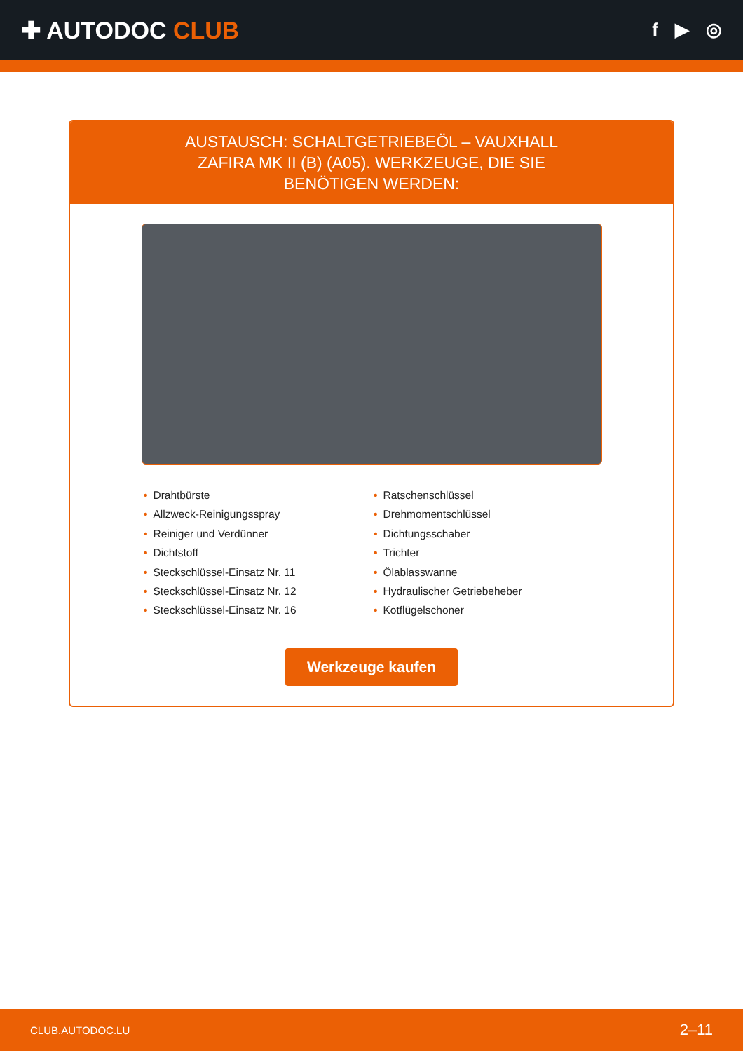✚ AUTODOC CLUB
f ▶ ◎
AUSTAUSCH: SCHALTGETRIEBEÖL – VAUXHALL ZAFIRA MK II (B) (A05). WERKZEUGE, DIE SIE BENÖTIGEN WERDEN:
• Drahtbürste
• Allzweck-Reinigungsspray
• Reiniger und Verdünner
• Dichtstoff
• Steckschlüssel-Einsatz Nr. 11
• Steckschlüssel-Einsatz Nr. 12
• Steckschlüssel-Einsatz Nr. 16
• Ratschenschlüssel
• Drehmomentschlüssel
• Dichtungsschaber
• Trichter
• Ölablasswanne
• Hydraulischer Getriebeheber
• Kotflügelschoner
Werkzeuge kaufen
CLUB.AUTODOC.LU 2–11